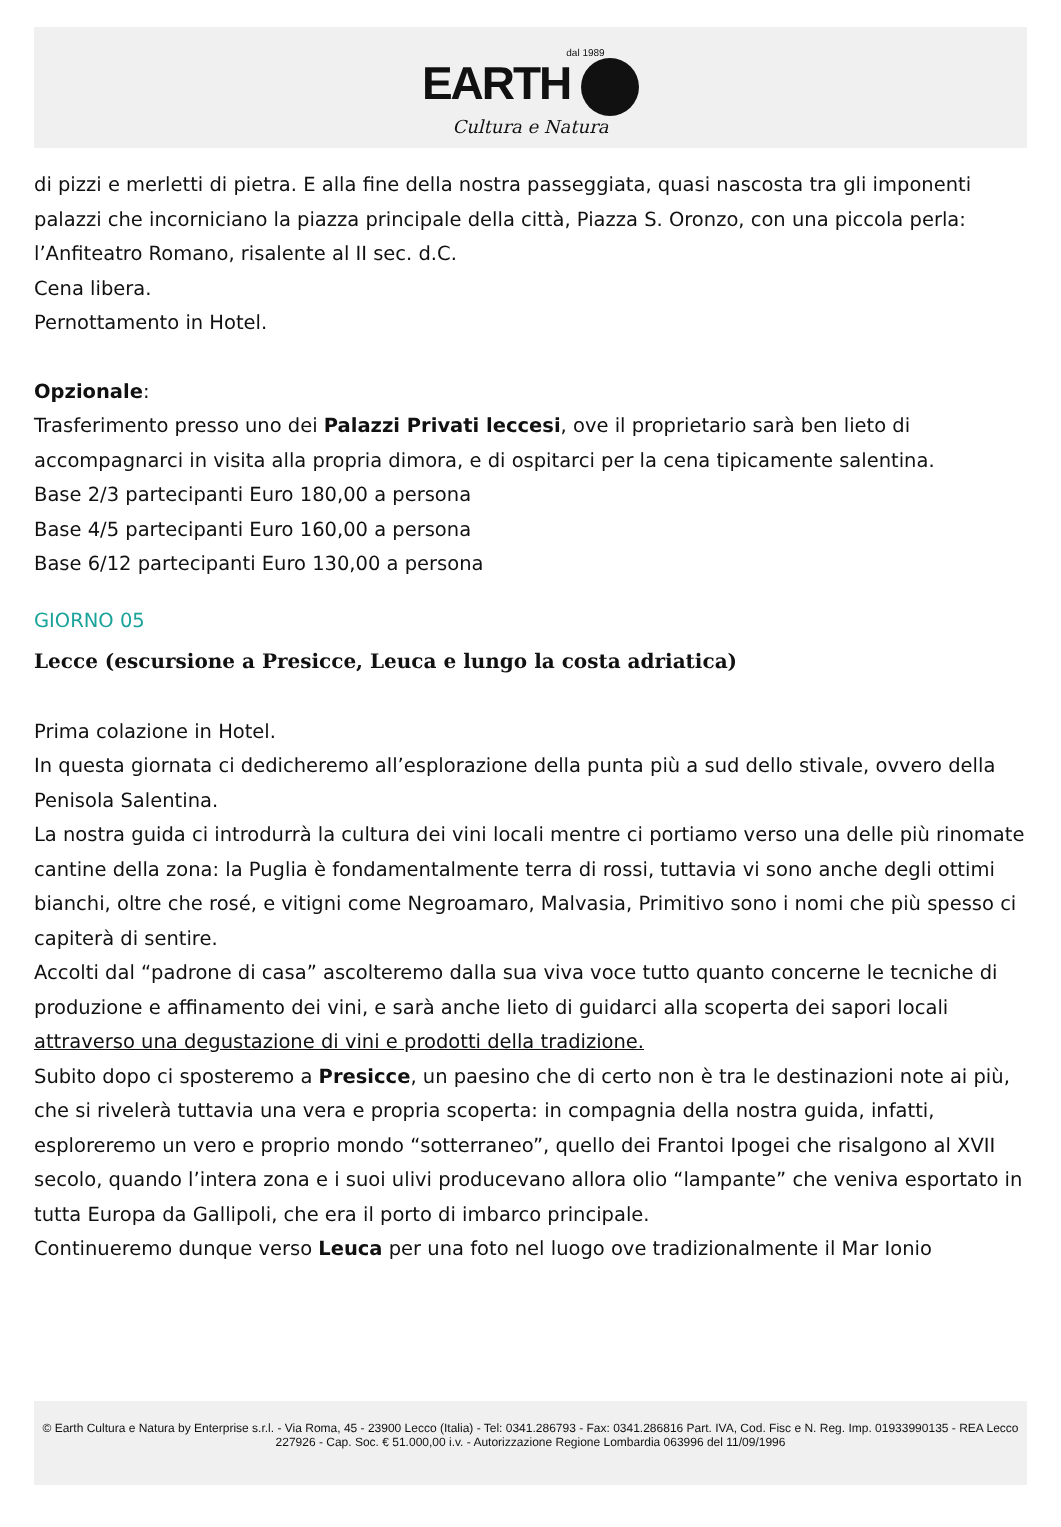dal 1989
EARTH
Cultura e Natura
di pizzi e merletti di pietra. E alla fine della nostra passeggiata, quasi nascosta tra gli imponenti palazzi che incorniciano la piazza principale della città, Piazza S. Oronzo, con una piccola perla: l’Anfiteatro Romano, risalente al II sec. d.C.
Cena libera.
Pernottamento in Hotel.
Opzionale:
Trasferimento presso uno dei Palazzi Privati leccesi, ove il proprietario sarà ben lieto di accompagnarci in visita alla propria dimora, e di ospitarci per la cena tipicamente salentina.
Base 2/3 partecipanti Euro 180,00 a persona
Base 4/5 partecipanti Euro 160,00 a persona
Base 6/12 partecipanti Euro 130,00 a persona
GIORNO 05
Lecce (escursione a Presicce, Leuca e lungo la costa adriatica)
Prima colazione in Hotel.
In questa giornata ci dedicheremo all’esplorazione della punta più a sud dello stivale, ovvero della Penisola Salentina.
La nostra guida ci introdurrà la cultura dei vini locali mentre ci portiamo verso una delle più rinomate cantine della zona: la Puglia è fondamentalmente terra di rossi, tuttavia vi sono anche degli ottimi bianchi, oltre che rosé, e vitigni come Negroamaro, Malvasia, Primitivo sono i nomi che più spesso ci capiterà di sentire.
Accolti dal “padrone di casa” ascolteremo dalla sua viva voce tutto quanto concerne le tecniche di produzione e affinamento dei vini, e sarà anche lieto di guidarci alla scoperta dei sapori locali attraverso una degustazione di vini e prodotti della tradizione.
Subito dopo ci sposteremo a Presicce, un paesino che di certo non è tra le destinazioni note ai più, che si rivelerà tuttavia una vera e propria scoperta: in compagnia della nostra guida, infatti, esploreremo un vero e proprio mondo “sotterraneo”, quello dei Frantoi Ipogei che risalgono al XVII secolo, quando l’intera zona e i suoi ulivi producevano allora olio “lampante” che veniva esportato in tutta Europa da Gallipoli, che era il porto di imbarco principale.
Continueremo dunque verso Leuca per una foto nel luogo ove tradizionalmente il Mar Ionio
© Earth Cultura e Natura by Enterprise s.r.l. - Via Roma, 45 - 23900 Lecco (Italia) - Tel: 0341.286793 - Fax: 0341.286816 Part. IVA, Cod. Fisc e N. Reg. Imp. 01933990135 - REA Lecco 227926 - Cap. Soc. € 51.000,00 i.v. - Autorizzazione Regione Lombardia 063996 del 11/09/1996